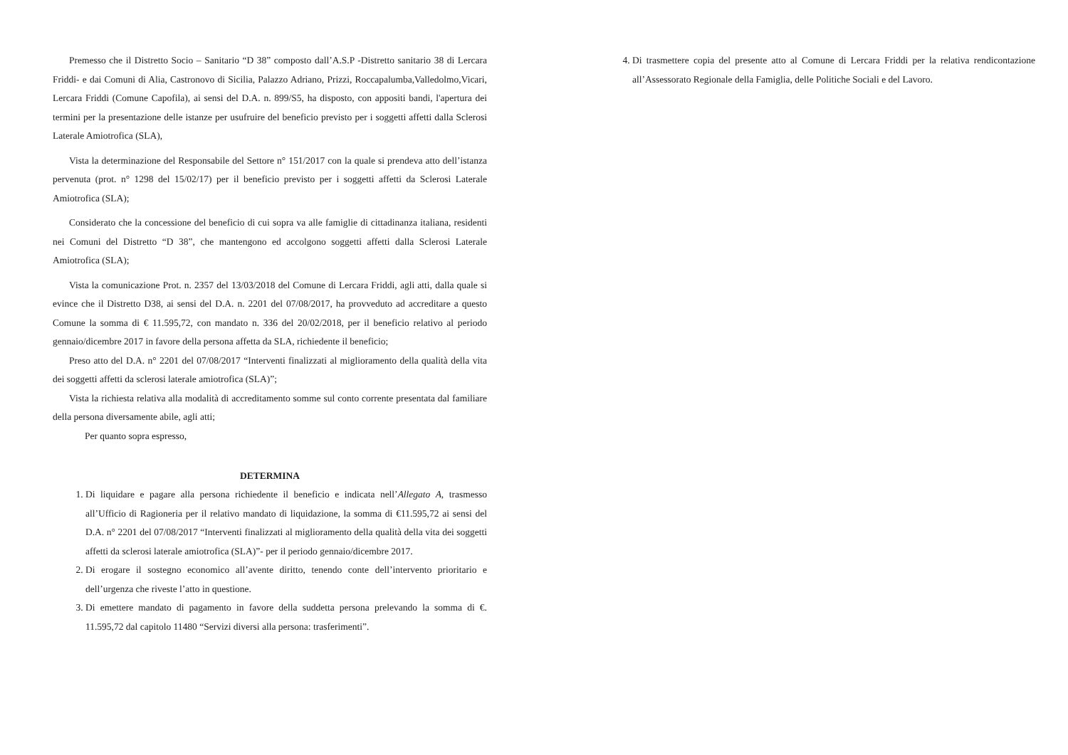Premesso che il Distretto Socio – Sanitario “D 38” composto dall’A.S.P -Distretto sanitario 38 di Lercara Friddi- e dai Comuni di Alia, Castronovo di Sicilia, Palazzo Adriano, Prizzi, Roccapalumba,Valledolmo,Vicari, Lercara Friddi (Comune Capofila), ai sensi del D.A. n. 899/S5, ha disposto, con appositi bandi, l'apertura dei termini per la presentazione delle istanze per usufruire del beneficio previsto per i soggetti affetti dalla Sclerosi Laterale Amiotrofica (SLA),
Vista la determinazione del Responsabile del Settore n° 151/2017 con la quale si prendeva atto dell’istanza pervenuta (prot. n° 1298 del 15/02/17) per il beneficio previsto per i soggetti affetti da Sclerosi Laterale Amiotrofica (SLA);
Considerato che la concessione del beneficio di cui sopra va alle famiglie di cittadinanza italiana, residenti nei Comuni del Distretto “D 38”, che mantengono ed accolgono soggetti affetti dalla Sclerosi Laterale Amiotrofica (SLA);
Vista la comunicazione Prot. n. 2357 del 13/03/2018 del Comune di Lercara Friddi, agli atti, dalla quale si evince che il Distretto D38, ai sensi del D.A. n. 2201 del 07/08/2017, ha provveduto ad accreditare a questo Comune la somma di € 11.595,72, con mandato n. 336 del 20/02/2018, per il beneficio relativo al periodo gennaio/dicembre 2017 in favore della persona affetta da SLA, richiedente il beneficio;
Preso atto del D.A. n° 2201 del 07/08/2017 “Interventi finalizzati al miglioramento della qualità della vita dei soggetti affetti da sclerosi laterale amiotrofica (SLA)”;
Vista la richiesta relativa alla modalità di accreditamento somme sul conto corrente presentata dal familiare della persona diversamente abile, agli atti;
Per quanto sopra espresso,
DETERMINA
1. Di liquidare e pagare alla persona richiedente il beneficio e indicata nell’Allegato A, trasmesso all’Ufficio di Ragioneria per il relativo mandato di liquidazione, la somma di €11.595,72 ai sensi del D.A. n° 2201 del 07/08/2017 “Interventi finalizzati al miglioramento della qualità della vita dei soggetti affetti da sclerosi laterale amiotrofica (SLA)”- per il periodo gennaio/dicembre 2017.
2. Di erogare il sostegno economico all’avente diritto, tenendo conte dell’intervento prioritario e dell’urgenza che riveste l’atto in questione.
3. Di emettere mandato di pagamento in favore della suddetta persona prelevando la somma di €. 11.595,72 dal capitolo 11480 “Servizi diversi alla persona: trasferimenti”.
4. Di trasmettere copia del presente atto al Comune di Lercara Friddi per la relativa rendicontazione all’Assessorato Regionale della Famiglia, delle Politiche Sociali e del Lavoro.